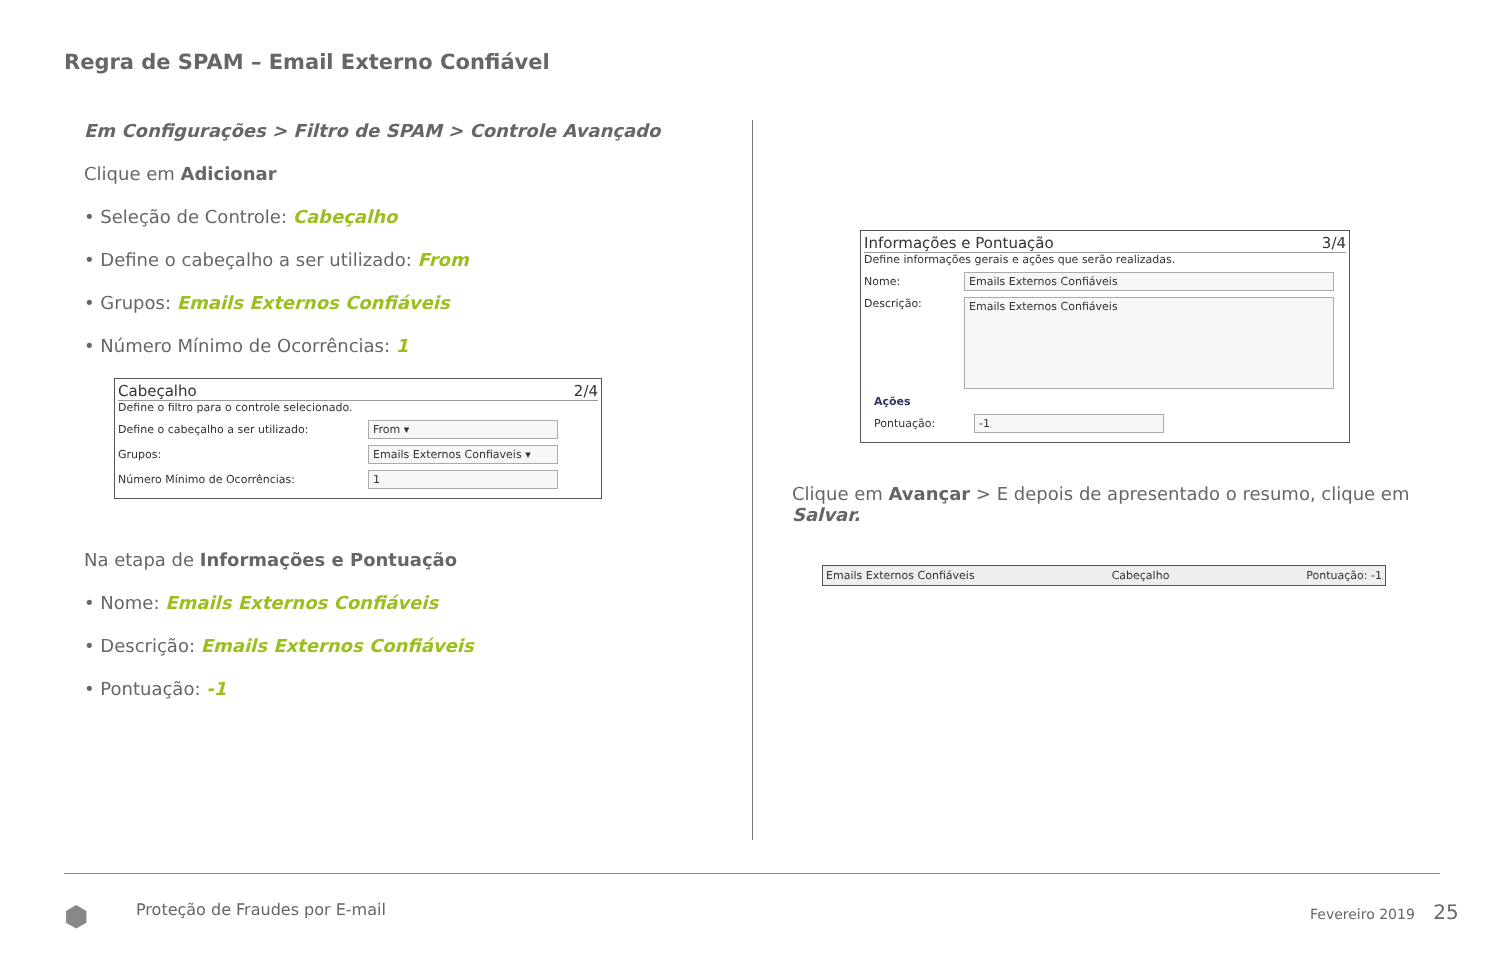Regra de SPAM – Email Externo Confiável
Em Configurações > Filtro de SPAM > Controle Avançado
Clique em Adicionar
• Seleção de Controle: Cabeçalho
• Define o cabeçalho a ser utilizado: From
• Grupos: Emails Externos Confiáveis
• Número Mínimo de Ocorrências: 1
Cabeçalho 2/4
Define o filtro para o controle selecionado.
Define o cabeçalho a ser utilizado: From ▾
Grupos:
Emails Externos Confiaveis ▾
Número Mínimo de Ocorrências: 1
Na etapa de Informações e Pontuação
• Nome: Emails Externos Confiáveis
• Descrição: Emails Externos Confiáveis
• Pontuação: -1
Informações e Pontuação 3/4
Define informações gerais e ações que serão realizadas.
Nome: Emails Externos Confiáveis
Descrição:
Emails Externos Confiáveis
Ações
Pontuação: -1
Clique em Avançar > E depois de apresentado o resumo, clique em Salvar.
Emails Externos Confiáveis Cabeçalho Pontuação: -1
⬢ Proteção de Fraudes por E-mail Fevereiro 2019 25